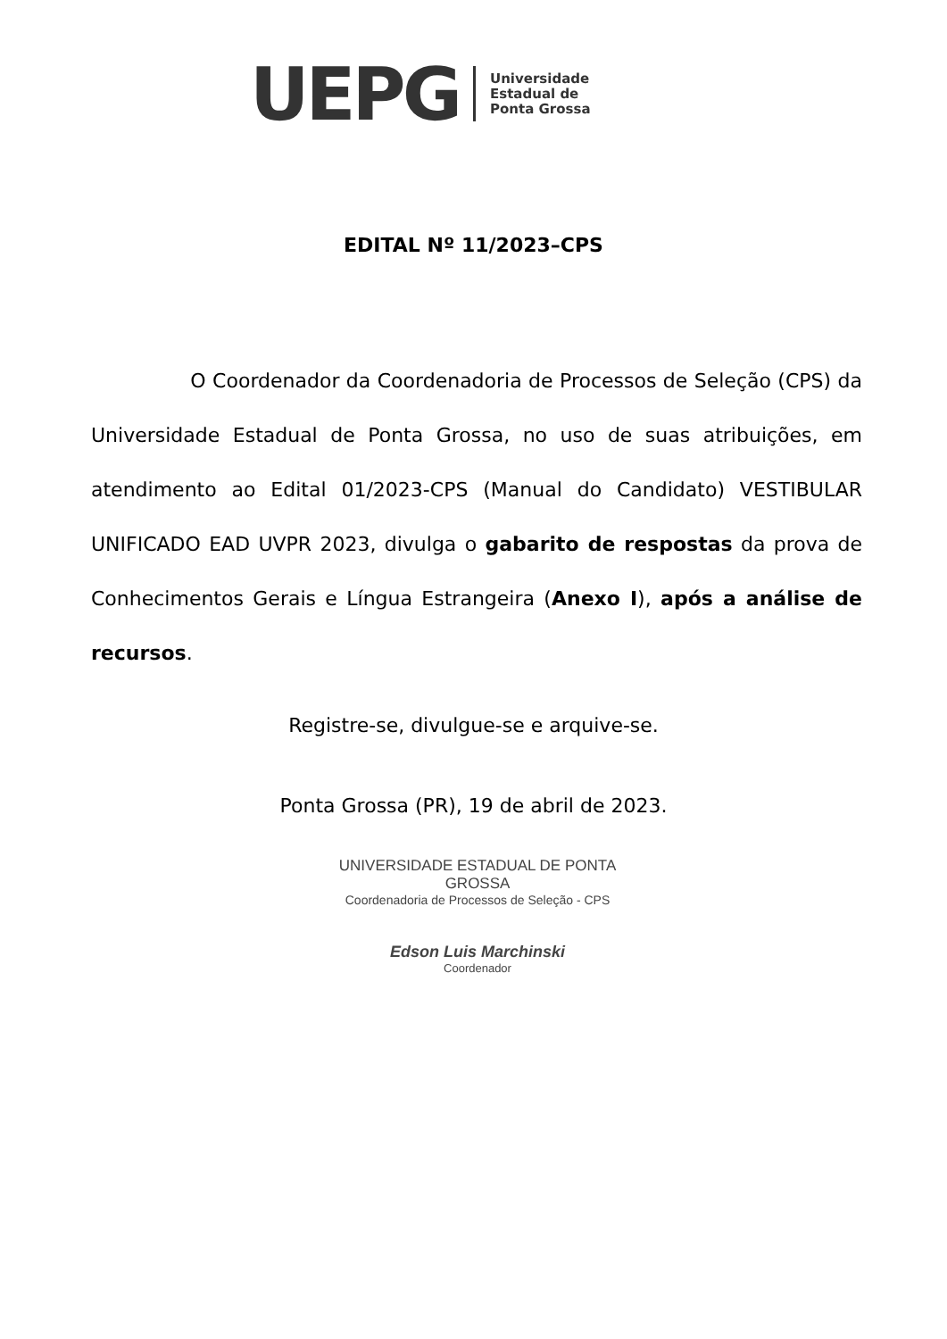UEPG
Universidade
Estadual de
Ponta Grossa
EDITAL Nº 11/2023–CPS
O Coordenador da Coordenadoria de Processos de Seleção (CPS) da Universidade Estadual de Ponta Grossa, no uso de suas atribuições, em atendimento ao Edital 01/2023-CPS (Manual do Candidato) VESTIBULAR UNIFICADO EAD UVPR 2023, divulga o gabarito de respostas da prova de Conhecimentos Gerais e Língua Estrangeira (Anexo I), após a análise de recursos.
Registre-se, divulgue-se e arquive-se.
Ponta Grossa (PR), 19 de abril de 2023.
UNIVERSIDADE ESTADUAL DE PONTA GROSSA
Coordenadoria de Processos de Seleção - CPS
Edson Luis Marchinski
Coordenador